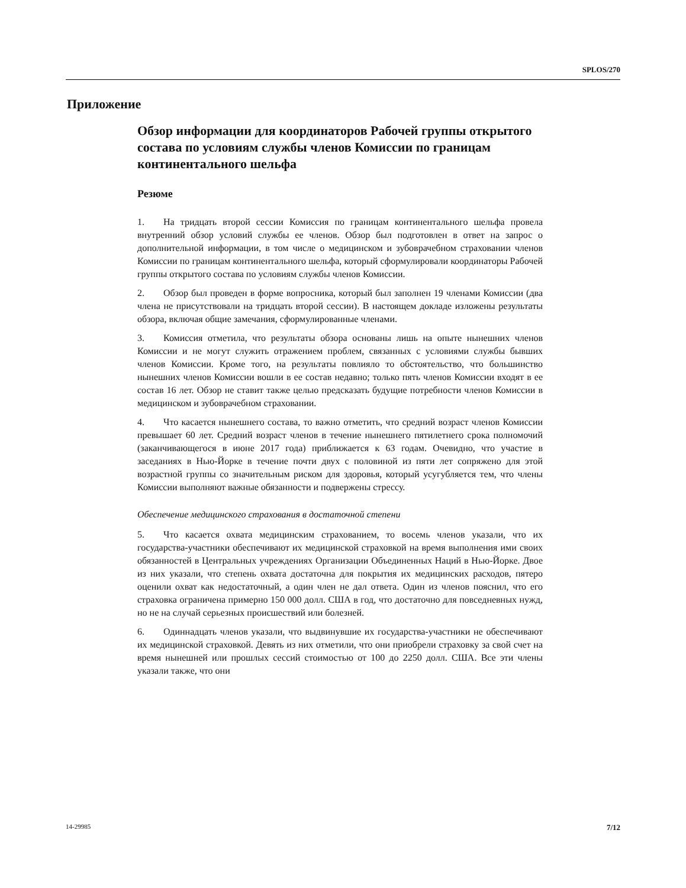SPLOS/270
Приложение
Обзор информации для координаторов Рабочей группы открытого состава по условиям службы членов Комиссии по границам континентального шельфа
Резюме
1. На тридцать второй сессии Комиссия по границам континентального шельфа провела внутренний обзор условий службы ее членов. Обзор был подготовлен в ответ на запрос о дополнительной информации, в том числе о медицинском и зубоврачебном страховании членов Комиссии по границам континентального шельфа, который сформулировали координаторы Рабочей группы открытого состава по условиям службы членов Комиссии.
2. Обзор был проведен в форме вопросника, который был заполнен 19 членами Комиссии (два члена не присутствовали на тридцать второй сессии). В настоящем докладе изложены результаты обзора, включая общие замечания, сформулированные членами.
3. Комиссия отметила, что результаты обзора основаны лишь на опыте нынешних членов Комиссии и не могут служить отражением проблем, связанных с условиями службы бывших членов Комиссии. Кроме того, на результаты повлияло то обстоятельство, что большинство нынешних членов Комиссии вошли в ее состав недавно; только пять членов Комиссии входят в ее состав 16 лет. Обзор не ставит также целью предсказать будущие потребности членов Комиссии в медицинском и зубоврачебном страховании.
4. Что касается нынешнего состава, то важно отметить, что средний возраст членов Комиссии превышает 60 лет. Средний возраст членов в течение нынешнего пятилетнего срока полномочий (заканчивающегося в июне 2017 года) приближается к 63 годам. Очевидно, что участие в заседаниях в Нью-Йорке в течение почти двух с половиной из пяти лет сопряжено для этой возрастной группы со значительным риском для здоровья, который усугубляется тем, что члены Комиссии выполняют важные обязанности и подвержены стрессу.
Обеспечение медицинского страхования в достаточной степени
5. Что касается охвата медицинским страхованием, то восемь членов указали, что их государства-участники обеспечивают их медицинской страховкой на время выполнения ими своих обязанностей в Центральных учреждениях Организации Объединенных Наций в Нью-Йорке. Двое из них указали, что степень охвата достаточна для покрытия их медицинских расходов, пятеро оценили охват как недостаточный, а один член не дал ответа. Один из членов пояснил, что его страховка ограничена примерно 150 000 долл. США в год, что достаточно для повседневных нужд, но не на случай серьезных происшествий или болезней.
6. Одиннадцать членов указали, что выдвинувшие их государства-участники не обеспечивают их медицинской страховкой. Девять из них отметили, что они приобрели страховку за свой счет на время нынешней или прошлых сессий стоимостью от 100 до 2250 долл. США. Все эти члены указали также, что они
14-29985 7/12